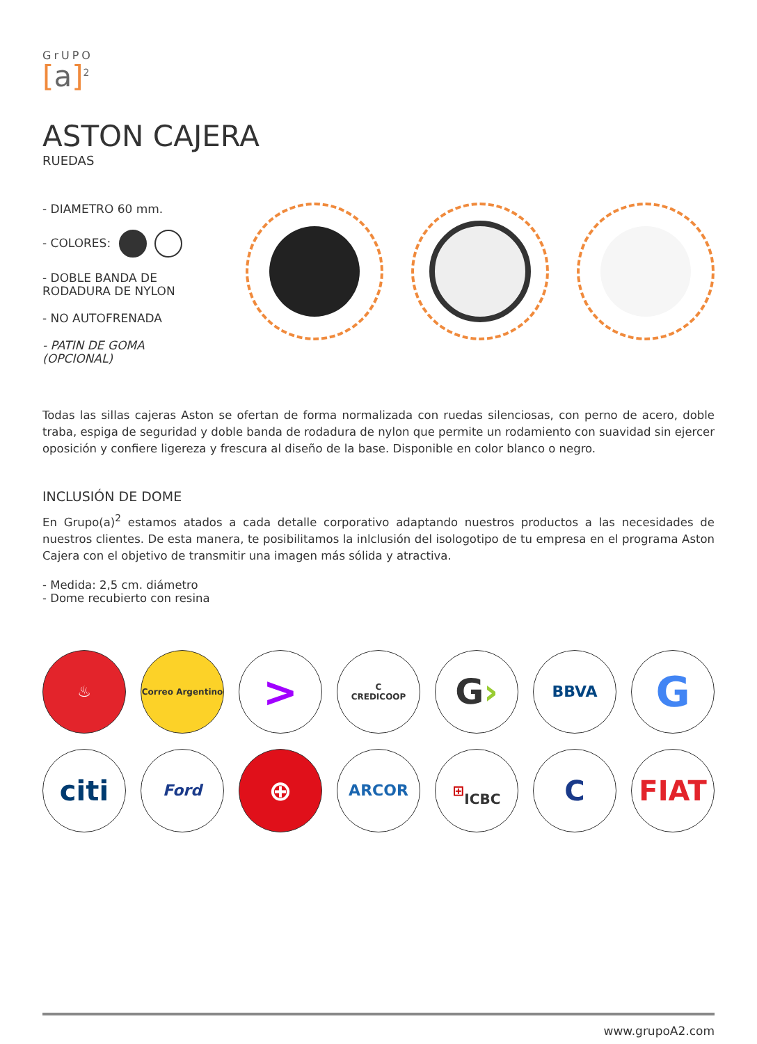GrUPO
[a]<sup>2</sup>
ASTON CAJERA
RUEDAS
- DIAMETRO 60 mm.
- COLORES:
- DOBLE BANDA DE RODADURA DE NYLON
- NO AUTOFRENADA
- PATIN DE GOMA (OPCIONAL)
Todas las sillas cajeras Aston se ofertan de forma normalizada con ruedas silenciosas, con perno de acero, doble traba, espiga de seguridad y doble banda de rodadura de nylon que permite un rodamiento con suavidad sin ejercer oposición y confiere ligereza y frescura al diseño de la base. Disponible en color blanco o negro.
INCLUSIÓN DE DOME
En Grupo(a)<sup>2</sup> estamos atados a cada detalle corporativo adaptando nuestros productos a las necesidades de nuestros clientes. De esta manera, te posibilitamos la inlclusión del isologotipo de tu empresa en el programa Aston Cajera con el objetivo de transmitir una imagen más sólida y atractiva.
- Medida: 2,5 cm. diámetro
- Dome recubierto con resina
♨
Correo Argentino
>
C
CREDICOOP
G ›
BBVA
G
citi
Ford
⊕
ARCOR
⊞
ICBC
C
FIAT
www.grupoA2.com